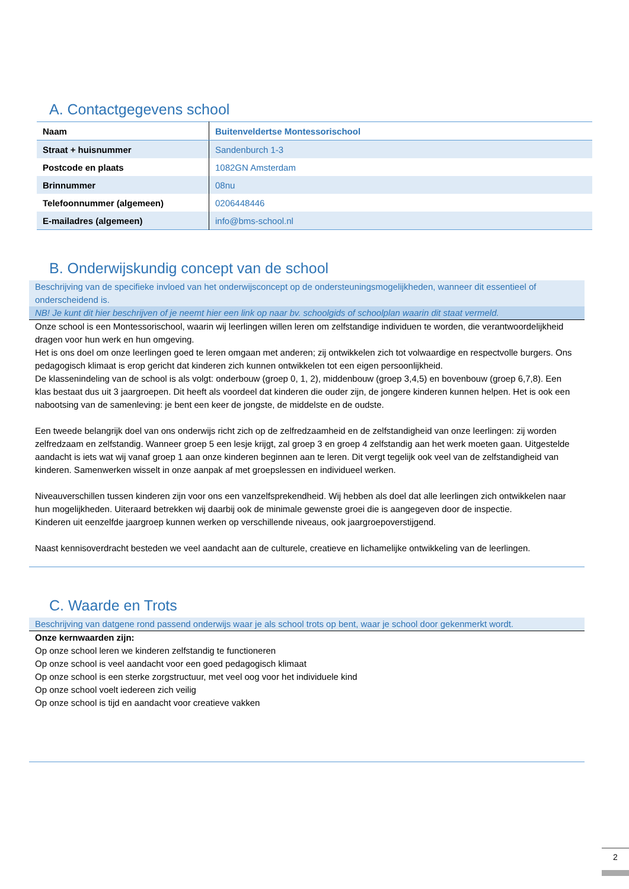A. Contactgegevens school
| Naam | Buitenveldertse Montessorischool |
| Straat + huisnummer | Sandenburch 1-3 |
| Postcode en plaats | 1082GN Amsterdam |
| Brinnummer | 08nu |
| Telefoonnummer (algemeen) | 0206448446 |
| E-mailadres (algemeen) | info@bms-school.nl |
B. Onderwijskundig concept van de school
Beschrijving van de specifieke invloed van het onderwijsconcept op de ondersteuningsmogelijkheden, wanneer dit essentieel of onderscheidend is.
NB! Je kunt dit hier beschrijven of je neemt hier een link op naar bv. schoolgids of schoolplan waarin dit staat vermeld.
Onze school is een Montessorischool, waarin wij leerlingen willen leren om zelfstandige individuen te worden, die verantwoordelijkheid dragen voor hun werk en hun omgeving.
Het is ons doel om onze leerlingen goed te leren omgaan met anderen; zij ontwikkelen zich tot volwaardige en respectvolle burgers. Ons pedagogisch klimaat is erop gericht dat kinderen zich kunnen ontwikkelen tot een eigen persoonlijkheid.
De klassenindeling van de school is als volgt: onderbouw (groep 0, 1, 2), middenbouw (groep 3,4,5) en bovenbouw (groep 6,7,8). Een klas bestaat dus uit 3 jaargroepen. Dit heeft als voordeel dat kinderen die ouder zijn, de jongere kinderen kunnen helpen. Het is ook een nabootsing van de samenleving: je bent een keer de jongste, de middelste en de oudste.
Een tweede belangrijk doel van ons onderwijs richt zich op de zelfredzaamheid en de zelfstandigheid van onze leerlingen: zij worden zelfredzaam en zelfstandig. Wanneer groep 5 een lesje krijgt, zal groep 3 en groep 4 zelfstandig aan het werk moeten gaan. Uitgestelde aandacht is iets wat wij vanaf groep 1 aan onze kinderen beginnen aan te leren. Dit vergt tegelijk ook veel van de zelfstandigheid van kinderen. Samenwerken wisselt in onze aanpak af met groepslessen en individueel werken.
Niveauverschillen tussen kinderen zijn voor ons een vanzelfsprekendheid. Wij hebben als doel dat alle leerlingen zich ontwikkelen naar hun mogelijkheden. Uiteraard betrekken wij daarbij ook de minimale gewenste groei die is aangegeven door de inspectie.
Kinderen uit eenzelfde jaargroep kunnen werken op verschillende niveaus, ook jaargroepoverstijgend.
Naast kennisoverdracht besteden we veel aandacht aan de culturele, creatieve en lichamelijke ontwikkeling van de leerlingen.
C. Waarde en Trots
Beschrijving van datgene rond passend onderwijs waar je als school trots op bent, waar je school door gekenmerkt wordt.
Onze kernwaarden zijn:
Op onze school leren we kinderen zelfstandig te functioneren
Op onze school is veel aandacht voor een goed pedagogisch klimaat
Op onze school is een sterke zorgstructuur, met veel oog voor het individuele kind
Op onze school voelt iedereen zich veilig
Op onze school is tijd en aandacht voor creatieve vakken
2